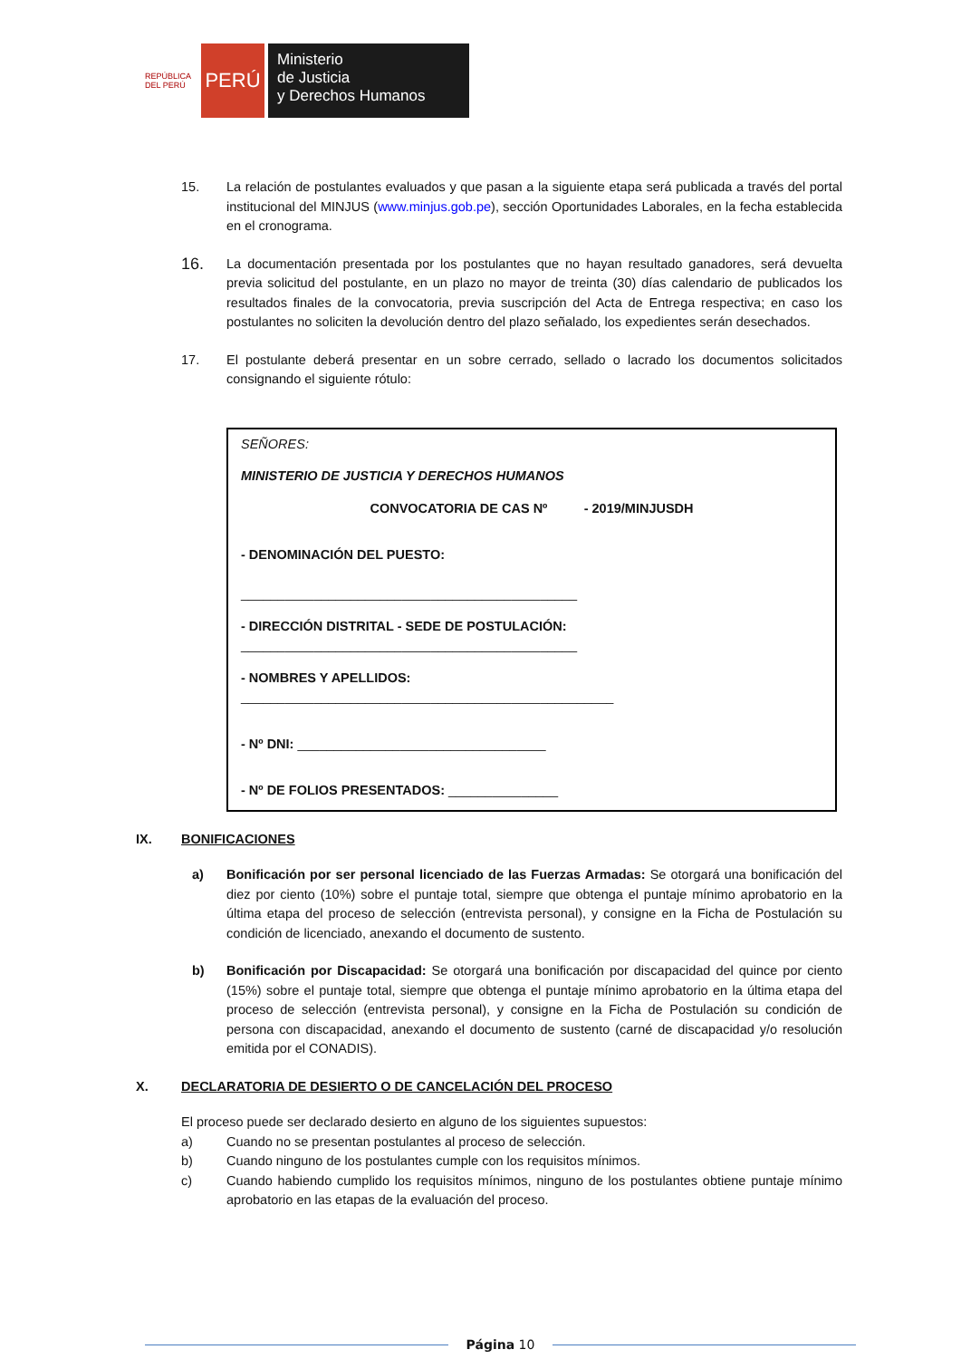REPÚBLICA DEL PERÚ
PERÚ
Ministerio
de Justicia
y Derechos Humanos
15. La relación de postulantes evaluados y que pasan a la siguiente etapa será publicada a través del portal institucional del MINJUS (www.minjus.gob.pe), sección Oportunidades Laborales, en la fecha establecida en el cronograma.
16.
La documentación presentada por los postulantes que no hayan resultado ganadores, será devuelta previa solicitud del postulante, en un plazo no mayor de treinta (30) días calendario de publicados los resultados finales de la convocatoria, previa suscripción del Acta de Entrega respectiva; en caso los postulantes no soliciten la devolución dentro del plazo señalado, los expedientes serán desechados.
17. El postulante deberá presentar en un sobre cerrado, sellado o lacrado los documentos solicitados consignando el siguiente rótulo:
SEÑORES:
MINISTERIO DE JUSTICIA Y DERECHOS HUMANOS
CONVOCATORIA DE CAS Nº - 2019/MINJUSDH
- DENOMINACIÓN DEL PUESTO:
______________________________________________
- DIRECCIÓN DISTRITAL - SEDE DE POSTULACIÓN:
______________________________________________
- NOMBRES Y APELLIDOS:
___________________________________________________
- Nº DNI: __________________________________
- Nº DE FOLIOS PRESENTADOS: _______________
IX. BONIFICACIONES
a) Bonificación por ser personal licenciado de las Fuerzas Armadas: Se otorgará una bonificación del diez por ciento (10%) sobre el puntaje total, siempre que obtenga el puntaje mínimo aprobatorio en la última etapa del proceso de selección (entrevista personal), y consigne en la Ficha de Postulación su condición de licenciado, anexando el documento de sustento.
b) Bonificación por Discapacidad: Se otorgará una bonificación por discapacidad del quince por ciento (15%) sobre el puntaje total, siempre que obtenga el puntaje mínimo aprobatorio en la última etapa del proceso de selección (entrevista personal), y consigne en la Ficha de Postulación su condición de persona con discapacidad, anexando el documento de sustento (carné de discapacidad y/o resolución emitida por el CONADIS).
X. DECLARATORIA DE DESIERTO O DE CANCELACIÓN DEL PROCESO
El proceso puede ser declarado desierto en alguno de los siguientes supuestos:
a) Cuando no se presentan postulantes al proceso de selección.
b) Cuando ninguno de los postulantes cumple con los requisitos mínimos.
c) Cuando habiendo cumplido los requisitos mínimos, ninguno de los postulantes obtiene puntaje mínimo aprobatorio en las etapas de la evaluación del proceso.
Página 10